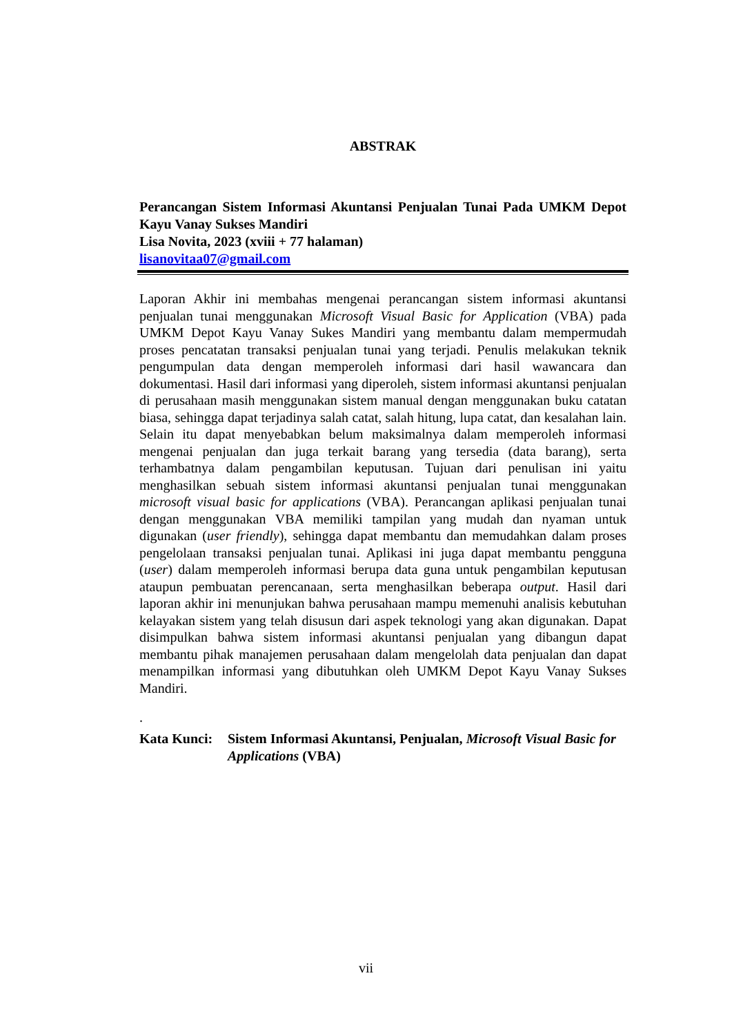ABSTRAK
Perancangan Sistem Informasi Akuntansi Penjualan Tunai Pada UMKM Depot Kayu Vanay Sukses Mandiri
Lisa Novita, 2023 (xviii + 77 halaman)
lisanovitaa07@gmail.com
Laporan Akhir ini membahas mengenai perancangan sistem informasi akuntansi penjualan tunai menggunakan Microsoft Visual Basic for Application (VBA) pada UMKM Depot Kayu Vanay Sukes Mandiri yang membantu dalam mempermudah proses pencatatan transaksi penjualan tunai yang terjadi. Penulis melakukan teknik pengumpulan data dengan memperoleh informasi dari hasil wawancara dan dokumentasi. Hasil dari informasi yang diperoleh, sistem informasi akuntansi penjualan di perusahaan masih menggunakan sistem manual dengan menggunakan buku catatan biasa, sehingga dapat terjadinya salah catat, salah hitung, lupa catat, dan kesalahan lain. Selain itu dapat menyebabkan belum maksimalnya dalam memperoleh informasi mengenai penjualan dan juga terkait barang yang tersedia (data barang), serta terhambatnya dalam pengambilan keputusan. Tujuan dari penulisan ini yaitu menghasilkan sebuah sistem informasi akuntansi penjualan tunai menggunakan microsoft visual basic for applications (VBA). Perancangan aplikasi penjualan tunai dengan menggunakan VBA memiliki tampilan yang mudah dan nyaman untuk digunakan (user friendly), sehingga dapat membantu dan memudahkan dalam proses pengelolaan transaksi penjualan tunai. Aplikasi ini juga dapat membantu pengguna (user) dalam memperoleh informasi berupa data guna untuk pengambilan keputusan ataupun pembuatan perencanaan, serta menghasilkan beberapa output. Hasil dari laporan akhir ini menunjukan bahwa perusahaan mampu memenuhi analisis kebutuhan kelayakan sistem yang telah disusun dari aspek teknologi yang akan digunakan. Dapat disimpulkan bahwa sistem informasi akuntansi penjualan yang dibangun dapat membantu pihak manajemen perusahaan dalam mengelolah data penjualan dan dapat menampilkan informasi yang dibutuhkan oleh UMKM Depot Kayu Vanay Sukses Mandiri.
.
Kata Kunci:
Sistem Informasi Akuntansi, Penjualan, Microsoft Visual Basic for Applications (VBA)
vii